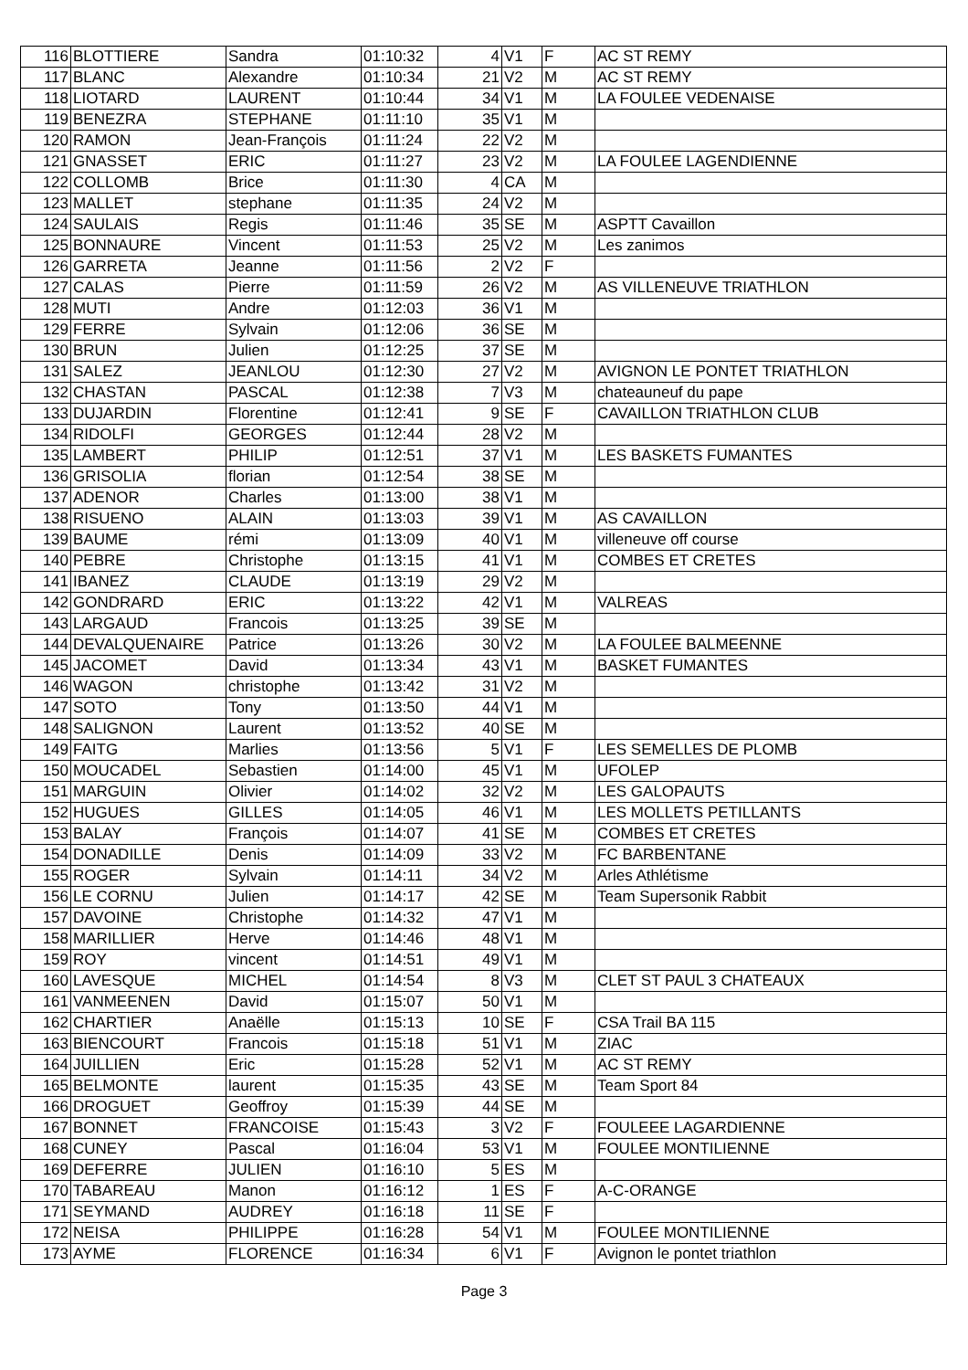| 116 | BLOTTIERE | Sandra | 01:10:32 | 4 | V1 | F | AC ST REMY |
| 117 | BLANC | Alexandre | 01:10:34 | 21 | V2 | M | AC ST REMY |
| 118 | LIOTARD | LAURENT | 01:10:44 | 34 | V1 | M | LA FOULEE VEDENAISE |
| 119 | BENEZRA | STEPHANE | 01:11:10 | 35 | V1 | M | |
| 120 | RAMON | Jean-François | 01:11:24 | 22 | V2 | M | |
| 121 | GNASSET | ERIC | 01:11:27 | 23 | V2 | M | LA FOULEE LAGENDIENNE |
| 122 | COLLOMB | Brice | 01:11:30 | 4 | CA | M | |
| 123 | MALLET | stephane | 01:11:35 | 24 | V2 | M | |
| 124 | SAULAIS | Regis | 01:11:46 | 35 | SE | M | ASPTT Cavaillon |
| 125 | BONNAURE | Vincent | 01:11:53 | 25 | V2 | M | Les zanimos |
| 126 | GARRETA | Jeanne | 01:11:56 | 2 | V2 | F | |
| 127 | CALAS | Pierre | 01:11:59 | 26 | V2 | M | AS VILLENEUVE TRIATHLON |
| 128 | MUTI | Andre | 01:12:03 | 36 | V1 | M | |
| 129 | FERRE | Sylvain | 01:12:06 | 36 | SE | M | |
| 130 | BRUN | Julien | 01:12:25 | 37 | SE | M | |
| 131 | SALEZ | JEANLOU | 01:12:30 | 27 | V2 | M | AVIGNON LE PONTET TRIATHLON |
| 132 | CHASTAN | PASCAL | 01:12:38 | 7 | V3 | M | chateauneuf du pape |
| 133 | DUJARDIN | Florentine | 01:12:41 | 9 | SE | F | CAVAILLON TRIATHLON CLUB |
| 134 | RIDOLFI | GEORGES | 01:12:44 | 28 | V2 | M | |
| 135 | LAMBERT | PHILIP | 01:12:51 | 37 | V1 | M | LES BASKETS FUMANTES |
| 136 | GRISOLIA | florian | 01:12:54 | 38 | SE | M | |
| 137 | ADENOR | Charles | 01:13:00 | 38 | V1 | M | |
| 138 | RISUENO | ALAIN | 01:13:03 | 39 | V1 | M | AS CAVAILLON |
| 139 | BAUME | rémi | 01:13:09 | 40 | V1 | M | villeneuve off course |
| 140 | PEBRE | Christophe | 01:13:15 | 41 | V1 | M | COMBES ET CRETES |
| 141 | IBANEZ | CLAUDE | 01:13:19 | 29 | V2 | M | |
| 142 | GONDRARD | ERIC | 01:13:22 | 42 | V1 | M | VALREAS |
| 143 | LARGAUD | Francois | 01:13:25 | 39 | SE | M | |
| 144 | DEVALQUENAIRE | Patrice | 01:13:26 | 30 | V2 | M | LA FOULEE BALMEENNE |
| 145 | JACOMET | David | 01:13:34 | 43 | V1 | M | BASKET FUMANTES |
| 146 | WAGON | christophe | 01:13:42 | 31 | V2 | M | |
| 147 | SOTO | Tony | 01:13:50 | 44 | V1 | M | |
| 148 | SALIGNON | Laurent | 01:13:52 | 40 | SE | M | |
| 149 | FAITG | Marlies | 01:13:56 | 5 | V1 | F | LES SEMELLES DE PLOMB |
| 150 | MOUCADEL | Sebastien | 01:14:00 | 45 | V1 | M | UFOLEP |
| 151 | MARGUIN | Olivier | 01:14:02 | 32 | V2 | M | LES GALOPAUTS |
| 152 | HUGUES | GILLES | 01:14:05 | 46 | V1 | M | LES MOLLETS PETILLANTS |
| 153 | BALAY | François | 01:14:07 | 41 | SE | M | COMBES ET CRETES |
| 154 | DONADILLE | Denis | 01:14:09 | 33 | V2 | M | FC BARBENTANE |
| 155 | ROGER | Sylvain | 01:14:11 | 34 | V2 | M | Arles Athlétisme |
| 156 | LE CORNU | Julien | 01:14:17 | 42 | SE | M | Team Supersonik Rabbit |
| 157 | DAVOINE | Christophe | 01:14:32 | 47 | V1 | M | |
| 158 | MARILLIER | Herve | 01:14:46 | 48 | V1 | M | |
| 159 | ROY | vincent | 01:14:51 | 49 | V1 | M | |
| 160 | LAVESQUE | MICHEL | 01:14:54 | 8 | V3 | M | CLET ST PAUL 3 CHATEAUX |
| 161 | VANMEENEN | David | 01:15:07 | 50 | V1 | M | |
| 162 | CHARTIER | Anaëlle | 01:15:13 | 10 | SE | F | CSA Trail BA 115 |
| 163 | BIENCOURT | Francois | 01:15:18 | 51 | V1 | M | ZIAC |
| 164 | JUILLIEN | Eric | 01:15:28 | 52 | V1 | M | AC ST REMY |
| 165 | BELMONTE | laurent | 01:15:35 | 43 | SE | M | Team Sport 84 |
| 166 | DROGUET | Geoffroy | 01:15:39 | 44 | SE | M | |
| 167 | BONNET | FRANCOISE | 01:15:43 | 3 | V2 | F | FOULEEE LAGARDIENNE |
| 168 | CUNEY | Pascal | 01:16:04 | 53 | V1 | M | FOULEE MONTILIENNE |
| 169 | DEFERRE | JULIEN | 01:16:10 | 5 | ES | M | |
| 170 | TABAREAU | Manon | 01:16:12 | 1 | ES | F | A-C-ORANGE |
| 171 | SEYMAND | AUDREY | 01:16:18 | 11 | SE | F | |
| 172 | NEISA | PHILIPPE | 01:16:28 | 54 | V1 | M | FOULEE MONTILIENNE |
| 173 | AYME | FLORENCE | 01:16:34 | 6 | V1 | F | Avignon le pontet triathlon |
Page 3